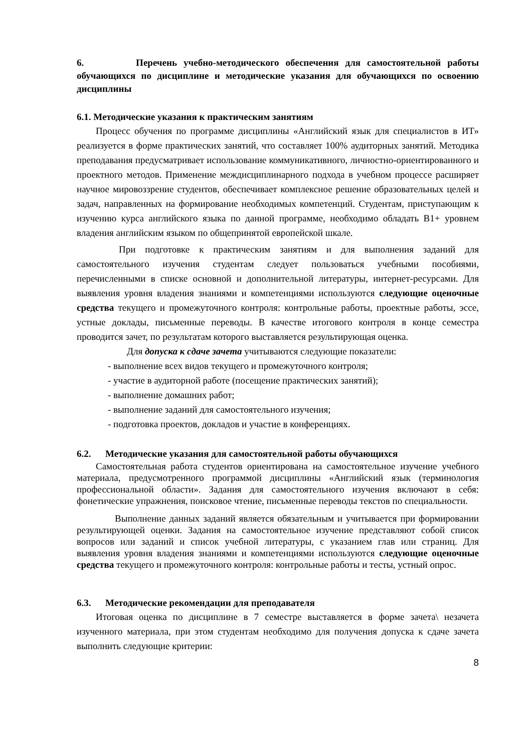6. Перечень учебно-методического обеспечения для самостоятельной работы обучающихся по дисциплине и методические указания для обучающихся по освоению дисциплины
6.1. Методические указания к практическим занятиям
Процесс обучения по программе дисциплины «Английский язык для специалистов в ИТ» реализуется в форме практических занятий, что составляет 100% аудиторных занятий. Методика преподавания предусматривает использование коммуникативного, личностно-ориентированного и проектного методов. Применение междисциплинарного подхода в учебном процессе расширяет научное мировоззрение студентов, обеспечивает комплексное решение образовательных целей и задач, направленных на формирование необходимых компетенций. Студентам, приступающим к изучению курса английского языка по данной программе, необходимо обладать B1+ уровнем владения английским языком по общепринятой европейской шкале.
При подготовке к практическим занятиям и для выполнения заданий для самостоятельного изучения студентам следует пользоваться учебными пособиями, перечисленными в списке основной и дополнительной литературы, интернет-ресурсами. Для выявления уровня владения знаниями и компетенциями используются следующие оценочные средства текущего и промежуточного контроля: контрольные работы, проектные работы, эссе, устные доклады, письменные переводы. В качестве итогового контроля в конце семестра проводится зачет, по результатам которого выставляется результирующая оценка.
Для допуска к сдаче зачета учитываются следующие показатели:
- выполнение всех видов текущего и промежуточного контроля;
- участие в аудиторной работе (посещение практических занятий);
- выполнение домашних работ;
- выполнение заданий для самостоятельного изучения;
- подготовка проектов, докладов и участие в конференциях.
6.2. Методические указания для самостоятельной работы обучающихся
Самостоятельная работа студентов ориентирована на самостоятельное изучение учебного материала, предусмотренного программой дисциплины «Английский язык (терминология профессиональной области». Задания для самостоятельного изучения включают в себя: фонетические упражнения, поисковое чтение, письменные переводы текстов по специальности.
Выполнение данных заданий является обязательным и учитывается при формировании результирующей оценки. Задания на самостоятельное изучение представляют собой список вопросов или заданий и список учебной литературы, с указанием глав или страниц. Для выявления уровня владения знаниями и компетенциями используются следующие оценочные средства текущего и промежуточного контроля: контрольные работы и тесты, устный опрос.
6.3. Методические рекомендации для преподавателя
Итоговая оценка по дисциплине в 7 семестре выставляется в форме зачета\ незачета изученного материала, при этом студентам необходимо для получения допуска к сдаче зачета выполнить следующие критерии:
8